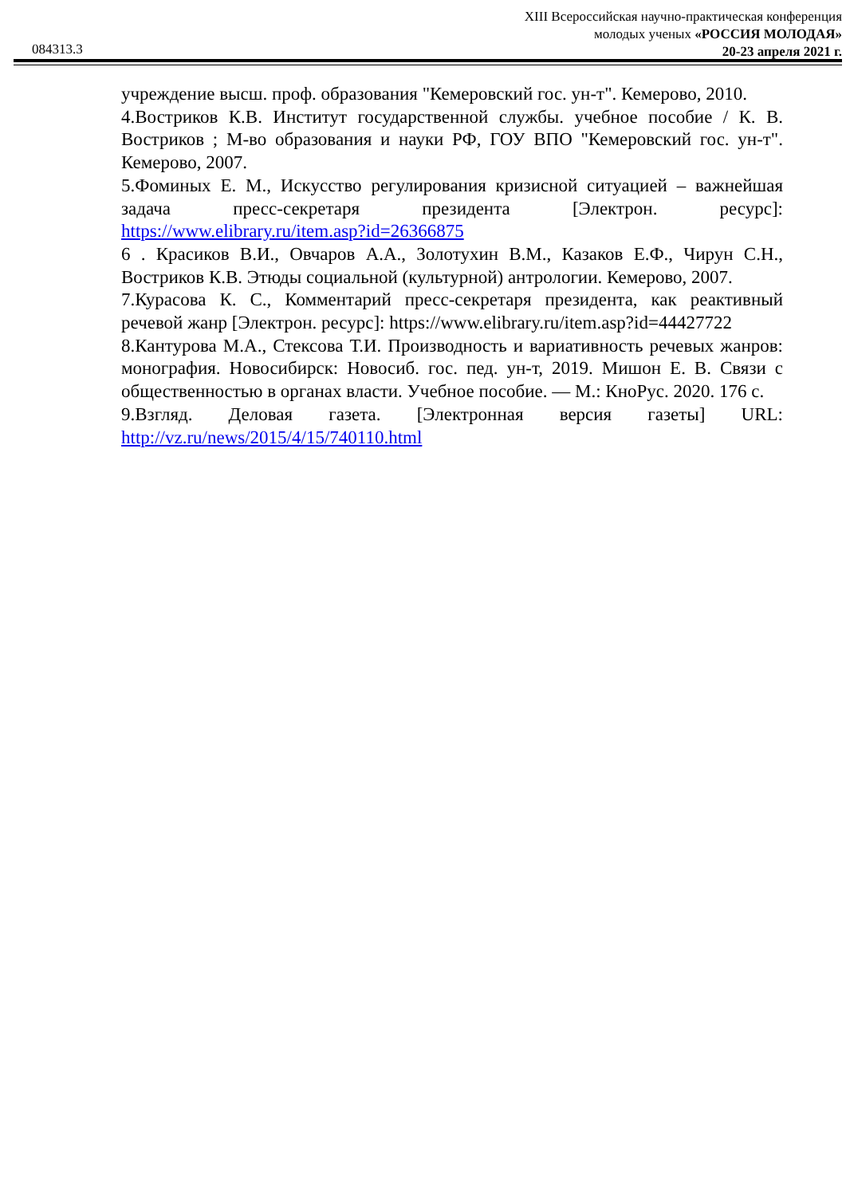XIII Всероссийская научно-практическая конференция
молодых ученых «РОССИЯ МОЛОДАЯ»
20-23 апреля 2021 г.
084313.3
учреждение высш. проф. образования "Кемеровский гос. ун-т". Кемерово, 2010.
4.Востриков К.В. Институт государственной службы. учебное пособие / К. В. Востриков ; М-во образования и науки РФ, ГОУ ВПО "Кемеровский гос. ун-т". Кемерово, 2007.
5.Фоминых Е. М., Искусство регулирования кризисной ситуацией – важнейшая задача пресс-секретаря президента [Электрон. ресурс]: https://www.elibrary.ru/item.asp?id=26366875
6 . Красиков В.И., Овчаров А.А., Золотухин В.М., Казаков Е.Ф., Чирун С.Н., Востриков К.В. Этюды социальной (культурной) антрологии. Кемерово, 2007.
7.Курасова К. С., Комментарий пресс-секретаря президента, как реактивный речевой жанр [Электрон. ресурс]: https://www.elibrary.ru/item.asp?id=44427722
8.Кантурова М.А., Стексова Т.И. Производность и вариативность речевых жанров: монография. Новосибирск: Новосиб. гос. пед. ун-т, 2019. Мишон Е. В. Связи с общественностью в органах власти. Учебное пособие. — М.: КноРус. 2020. 176 с.
9.Взгляд. Деловая газета. [Электронная версия газеты] URL: http://vz.ru/news/2015/4/15/740110.html